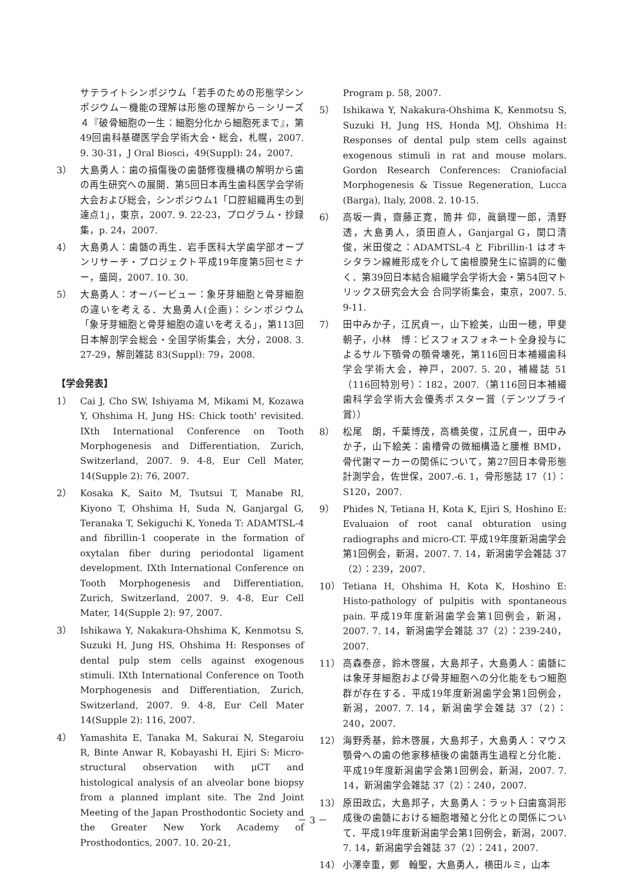サテライトシンポジウム「若手のための形態学シンポジウム－機能の理解は形態の理解から－シリーズ４『破骨細胞の一生：細胞分化から細胞死まで』，第49回歯科基礎医学会学術大会・総会，札幌，2007. 9. 30-31，J Oral Biosci，49(Suppl): 24，2007.
3） 大島勇人：歯の損傷後の歯髄修復機構の解明から歯の再生研究への展開．第5回日本再生歯科医学会学術大会および総会，シンポジウム1「口腔組織再生の到達点1」，東京，2007. 9. 22-23，プログラム・抄録集，p. 24，2007.
4） 大島勇人：歯髄の再生．岩手医科大学歯学部オープンリサーチ・プロジェクト平成19年度第5回セミナー，盛岡，2007. 10. 30.
5） 大島勇人：オーバービュー：象牙芽細胞と骨芽細胞の違いを考える．大島勇人(企画)：シンポジウム「象牙芽細胞と骨芽細胞の違いを考える」，第113回日本解剖学会総会・全国学術集会，大分，2008. 3. 27-29，解剖雑誌 83(Suppl): 79，2008.
【学会発表】
1） Cai J, Cho SW, Ishiyama M, Mikami M, Kozawa Y, Ohshima H, Jung HS: Chick tooth' revisited. IXth International Conference on Tooth Morphogenesis and Differentiation, Zurich, Switzerland, 2007. 9. 4-8, Eur Cell Mater, 14(Supple 2): 76, 2007.
2） Kosaka K, Saito M, Tsutsui T, Manabe RI, Kiyono T, Ohshima H, Suda N, Ganjargal G, Teranaka T, Sekiguchi K, Yoneda T: ADAMTSL-4 and fibrillin-1 cooperate in the formation of oxytalan fiber during periodontal ligament development. IXth International Conference on Tooth Morphogenesis and Differentiation, Zurich, Switzerland, 2007. 9. 4-8, Eur Cell Mater, 14(Supple 2): 97, 2007.
3） Ishikawa Y, Nakakura-Ohshima K, Kenmotsu S, Suzuki H, Jung HS, Ohshima H: Responses of dental pulp stem cells against exogenous stimuli. IXth International Conference on Tooth Morphogenesis and Differentiation, Zurich, Switzerland, 2007. 9. 4-8, Eur Cell Mater 14(Supple 2): 116, 2007.
4） Yamashita E, Tanaka M, Sakurai N, Stegaroiu R, Binte Anwar R, Kobayashi H, Ejiri S: Micro-structural observation with μCT and histological analysis of an alveolar bone biopsy from a planned implant site. The 2nd Joint Meeting of the Japan Prosthodontic Society and the Greater New York Academy of Prosthodontics, 2007. 10. 20-21,
Program p. 58, 2007.
5） Ishikawa Y, Nakakura-Ohshima K, Kenmotsu S, Suzuki H, Jung HS, Honda MJ, Ohshima H: Responses of dental pulp stem cells against exogenous stimuli in rat and mouse molars. Gordon Research Conferences: Craniofacial Morphogenesis & Tissue Regeneration, Lucca (Barga), Italy, 2008. 2. 10-15.
6） 高坂一貴，齋藤正寛，筒井 仰，眞鍋理一郎，清野 透，大島勇人，須田直人，Ganjargal G，関口清俊，米田俊之：ADAMTSL-4 と Fibrillin-1 はオキシタラン線維形成を介して歯根膜発生に協調的に働く．第39回日本結合組織学会学術大会・第54回マトリックス研究会大会 合同学術集会，東京，2007. 5. 9-11.
7） 田中みか子，江尻貞一，山下絵美，山田一穂，甲斐朝子，小林　博：ビスフォスフォネート全身投与によるサル下顎骨の顎骨壊死，第116回日本補綴歯科学会学術大会，神戸，2007. 5. 20，補綴誌 51（116回特別号）：182，2007.（第116回日本補綴歯科学会学術大会優秀ポスター賞（デンツプライ賞））
8） 松尾　朗，千葉博茂，高橋英俊，江尻貞一，田中みか子，山下絵美：歯槽骨の微細構造と腰椎 BMD，骨代謝マーカーの関係について，第27回日本骨形態計測学会，佐世保，2007.-6. 1，骨形態誌 17（1）：S120，2007.
9） Phides N, Tetiana H, Kota K, Ejiri S, Hoshino E: Evaluaion of root canal obturation using radiographs and micro-CT. 平成19年度新潟歯学会第1回例会，新潟，2007. 7. 14，新潟歯学会雑誌 37（2）：239，2007.
10） Tetiana H, Ohshima H, Kota K, Hoshino E: Histo-pathology of pulpitis with spontaneous pain. 平成19年度新潟歯学会第1回例会，新潟，2007. 7. 14，新潟歯学会雑誌 37（2）：239-240，2007.
11） 高森泰彦，鈴木啓展，大島邦子，大島勇人：歯髄には象牙芽細胞および骨芽細胞への分化能をもつ細胞群が存在する．平成19年度新潟歯学会第1回例会，新潟，2007. 7. 14，新潟歯学会雑誌 37（2）：240，2007.
12） 海野秀基，鈴木啓展，大島邦子，大島勇人：マウス顎骨への歯の他家移植後の歯髄再生過程と分化能．平成19年度新潟歯学会第1回例会，新潟，2007. 7. 14，新潟歯学会雑誌 37（2）：240，2007.
13） 原田政広，大島邦子，大島勇人：ラット臼歯窩洞形成後の歯髄における細胞増殖と分化との関係について．平成19年度新潟歯学会第1回例会，新潟，2007. 7. 14，新潟歯学会雑誌 37（2）：241，2007.
14） 小澤幸重，鄭　翰聖，大島勇人，横田ルミ，山本
－ 3 －